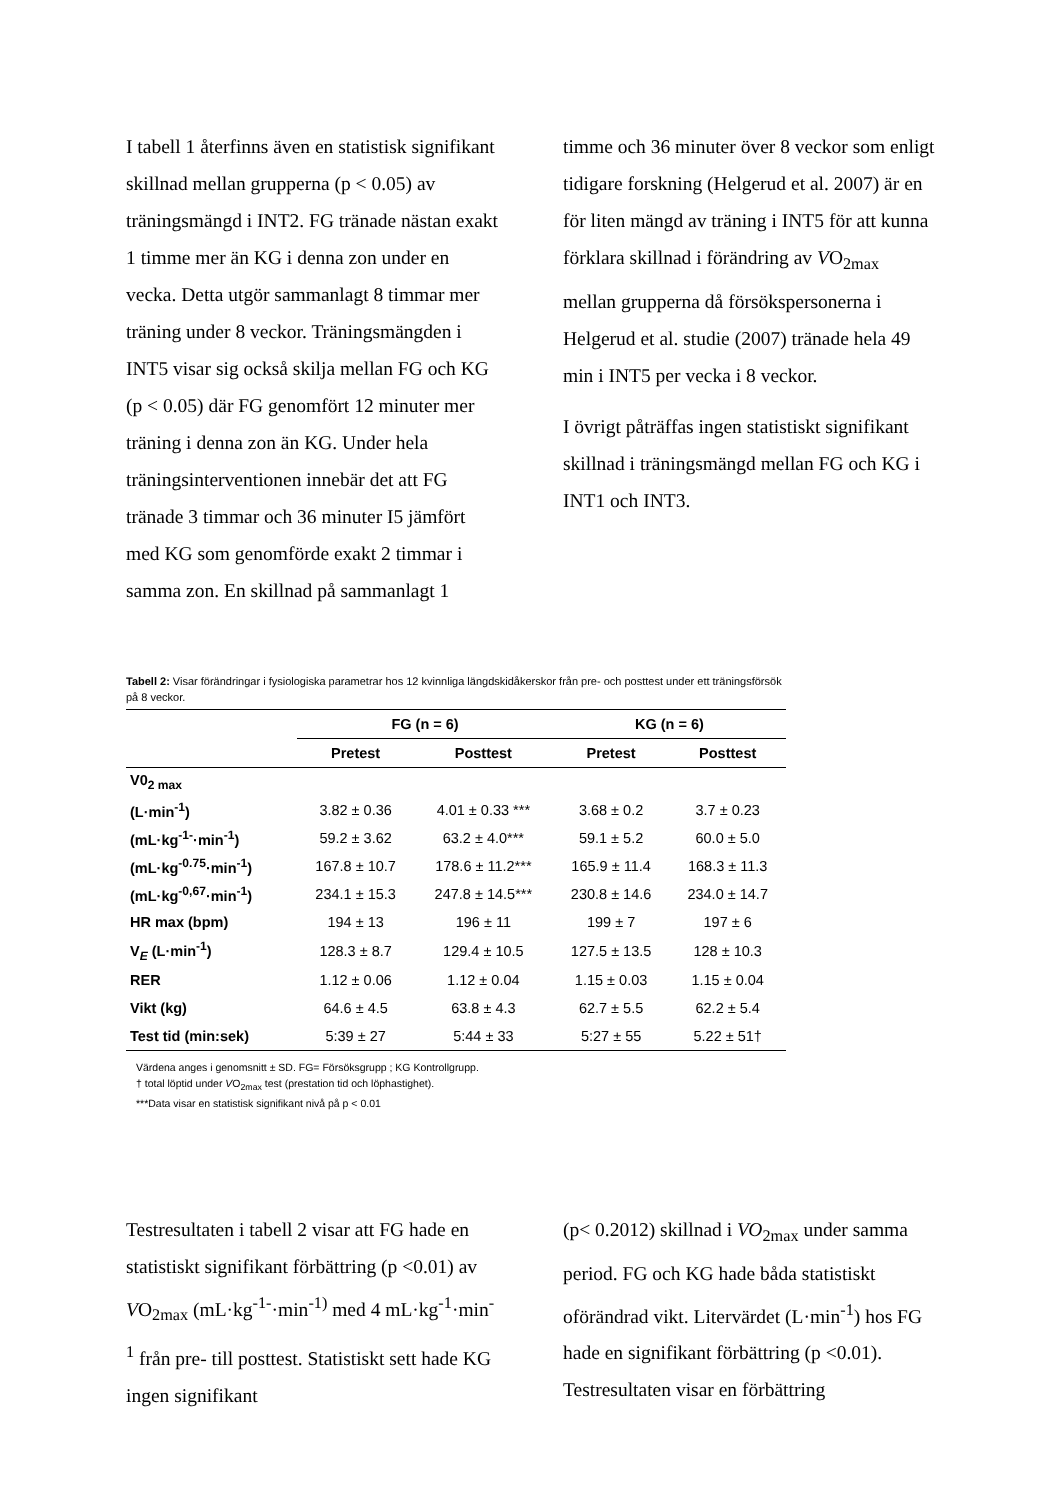I tabell 1 återfinns även en statistisk signifikant skillnad mellan grupperna (p < 0.05) av träningsmängd i INT2. FG tränade nästan exakt 1 timme mer än KG i denna zon under en vecka. Detta utgör sammanlagt 8 timmar mer träning under 8 veckor. Träningsmängden i INT5 visar sig också skilja mellan FG och KG (p < 0.05) där FG genomfört 12 minuter mer träning i denna zon än KG. Under hela träningsinterventionen innebär det att FG tränade 3 timmar och 36 minuter I5 jämfört med KG som genomförde exakt 2 timmar i samma zon. En skillnad på sammanlagt 1
timme och 36 minuter över 8 veckor som enligt tidigare forskning (Helgerud et al. 2007) är en för liten mängd av träning i INT5 för att kunna förklara skillnad i förändring av VO<sub>2max</sub> mellan grupperna då försökspersonerna i Helgerud et al. studie (2007) tränade hela 49 min i INT5 per vecka i 8 veckor.
I övrigt påträffas ingen statistiskt signifikant skillnad i träningsmängd mellan FG och KG i INT1 och INT3.
Tabell 2: Visar förändringar i fysiologiska parametrar hos 12 kvinnliga längdskidåkerskor från pre- och posttest under ett träningsförsök på 8 veckor.
| | FG (n = 6) | | KG (n = 6) | |
| --- | --- | --- | --- | --- |
| | Pretest | Posttest | Pretest | Posttest |
| V0<sub>2 max</sub> | | | | |
| (L·min<sup>-1</sup>) | 3.82 ± 0.36 | 4.01 ± 0.33 *** | 3.68 ± 0.2 | 3.7 ± 0.23 |
| (mL·kg<sup>-1-</sup>·min<sup>-1</sup>) | 59.2 ± 3.62 | 63.2 ± 4.0*** | 59.1 ± 5.2 | 60.0 ± 5.0 |
| (mL·kg<sup>-0.75</sup>·min<sup>-1</sup>) | 167.8 ± 10.7 | 178.6 ± 11.2*** | 165.9 ± 11.4 | 168.3 ± 11.3 |
| (mL·kg<sup>-0,67</sup>·min<sup>-1</sup>) | 234.1 ± 15.3 | 247.8 ± 14.5*** | 230.8 ± 14.6 | 234.0 ± 14.7 |
| HR max (bpm) | 194 ± 13 | 196 ± 11 | 199 ± 7 | 197 ± 6 |
| V<sub>E</sub> (L·min<sup>-1</sup>) | 128.3 ± 8.7 | 129.4 ± 10.5 | 127.5 ± 13.5 | 128 ± 10.3 |
| RER | 1.12 ± 0.06 | 1.12 ± 0.04 | 1.15 ± 0.03 | 1.15 ± 0.04 |
| Vikt (kg) | 64.6 ± 4.5 | 63.8 ± 4.3 | 62.7 ± 5.5 | 62.2 ± 5.4 |
| Test tid (min:sek) | 5:39 ± 27 | 5:44 ± 33 | 5:27 ± 55 | 5.22 ± 51† |
Värdena anges i genomsnitt ± SD. FG= Försöksgrupp ; KG Kontrollgrupp.
† total löptid under VO<sub>2max</sub> test (prestation tid och löphastighet).
***Data visar en statistisk signifikant nivå på p < 0.01
Testresultaten i tabell 2 visar att FG hade en statistiskt signifikant förbättring (p <0.01) av VO<sub>2max</sub> (mL·kg<sup>-1-</sup>·min<sup>-1)</sup> med 4 mL·kg<sup>-1</sup>·min<sup>-1</sup> från pre- till posttest. Statistiskt sett hade KG ingen signifikant
(p< 0.2012) skillnad i VO<sub>2max</sub> under samma period. FG och KG hade båda statistiskt oförändrad vikt. Litervärdet (L·min<sup>-1</sup>) hos FG hade en signifikant förbättring (p <0.01). Testresultaten visar en förbättring